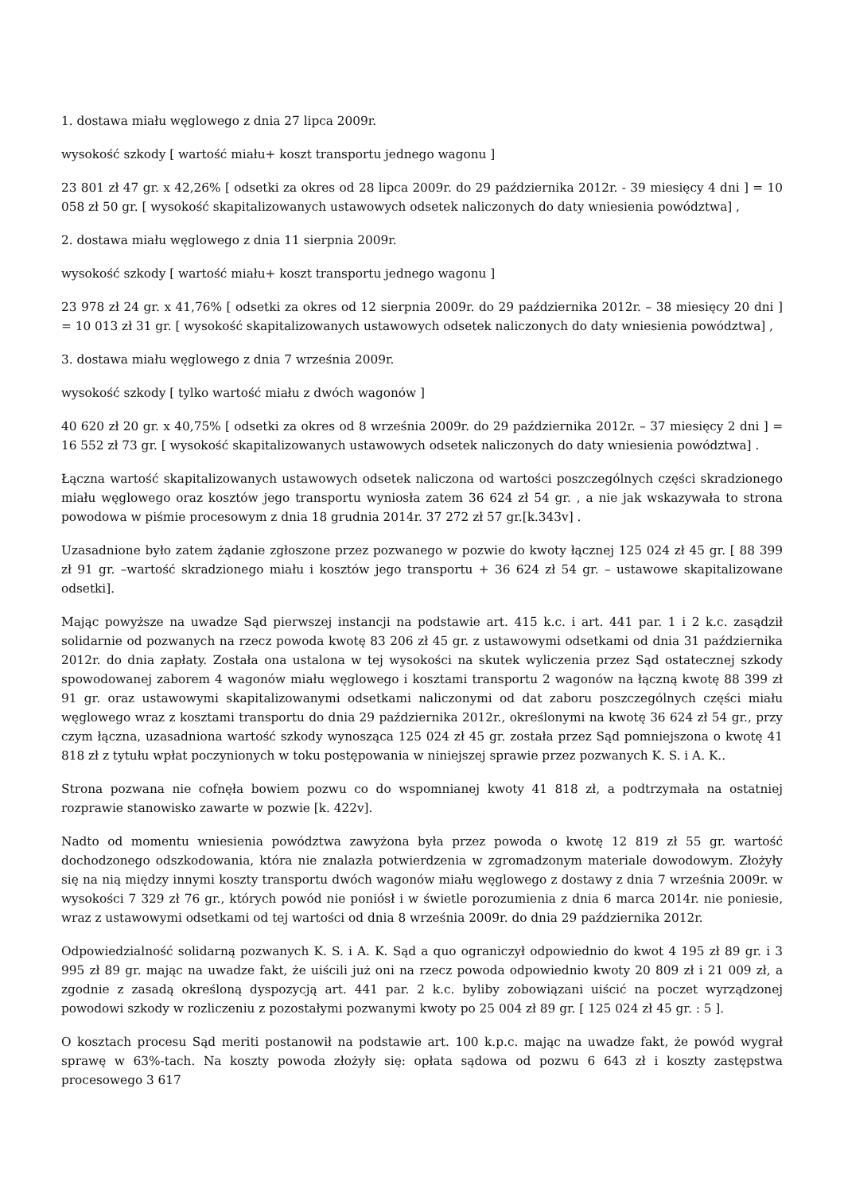1. dostawa miału węglowego z dnia 27 lipca 2009r.
wysokość szkody [ wartość miału+ koszt transportu jednego wagonu ]
23 801 zł 47 gr. x 42,26% [ odsetki za okres od 28 lipca 2009r. do 29 października 2012r. - 39 miesięcy 4 dni ] = 10 058 zł 50 gr. [ wysokość skapitalizowanych ustawowych odsetek naliczonych do daty wniesienia powództwa] ,
2. dostawa miału węglowego z dnia 11 sierpnia 2009r.
wysokość szkody [ wartość miału+ koszt transportu jednego wagonu ]
23 978 zł 24 gr. x 41,76% [ odsetki za okres od 12 sierpnia 2009r. do 29 października 2012r. – 38 miesięcy 20 dni ] = 10 013 zł 31 gr. [ wysokość skapitalizowanych ustawowych odsetek naliczonych do daty wniesienia powództwa] ,
3. dostawa miału węglowego z dnia 7 września 2009r.
wysokość szkody [ tylko wartość miału z dwóch wagonów ]
40 620 zł 20 gr. x 40,75% [ odsetki za okres od 8 września 2009r. do 29 października 2012r. – 37 miesięcy 2 dni ] = 16 552 zł 73 gr. [ wysokość skapitalizowanych ustawowych odsetek naliczonych do daty wniesienia powództwa] .
Łączna wartość skapitalizowanych ustawowych odsetek naliczona od wartości poszczególnych części skradzionego miału węglowego oraz kosztów jego transportu wyniosła zatem 36 624 zł 54 gr. , a nie jak wskazywała to strona powodowa w piśmie procesowym z dnia 18 grudnia 2014r. 37 272 zł 57 gr.[k.343v] .
Uzasadnione było zatem żądanie zgłoszone przez pozwanego w pozwie do kwoty łącznej 125 024 zł 45 gr. [ 88 399 zł 91 gr. –wartość skradzionego miału i kosztów jego transportu + 36 624 zł 54 gr. – ustawowe skapitalizowane odsetki].
Mając powyższe na uwadze Sąd pierwszej instancji na podstawie art. 415 k.c. i art. 441 par. 1 i 2 k.c. zasądził solidarnie od pozwanych na rzecz powoda kwotę 83 206 zł 45 gr. z ustawowymi odsetkami od dnia 31 października 2012r. do dnia zapłaty. Została ona ustalona w tej wysokości na skutek wyliczenia przez Sąd ostatecznej szkody spowodowanej zaborem 4 wagonów miału węglowego i kosztami transportu 2 wagonów na łączną kwotę 88 399 zł 91 gr. oraz ustawowymi skapitalizowanymi odsetkami naliczonymi od dat zaboru poszczególnych części miału węglowego wraz z kosztami transportu do dnia 29 października 2012r., określonymi na kwotę 36 624 zł 54 gr., przy czym łączna, uzasadniona wartość szkody wynosząca 125 024 zł 45 gr. została przez Sąd pomniejszona o kwotę 41 818 zł z tytułu wpłat poczynionych w toku postępowania w niniejszej sprawie przez pozwanych K. S. i A. K..
Strona pozwana nie cofnęła bowiem pozwu co do wspomnianej kwoty 41 818 zł, a podtrzymała na ostatniej rozprawie stanowisko zawarte w pozwie [k. 422v].
Nadto od momentu wniesienia powództwa zawyżona była przez powoda o kwotę 12 819 zł 55 gr. wartość dochodzonego odszkodowania, która nie znalazła potwierdzenia w zgromadzonym materiale dowodowym. Złożyły się na nią między innymi koszty transportu dwóch wagonów miału węglowego z dostawy z dnia 7 września 2009r. w wysokości 7 329 zł 76 gr., których powód nie poniósł i w świetle porozumienia z dnia 6 marca 2014r. nie poniesie, wraz z ustawowymi odsetkami od tej wartości od dnia 8 września 2009r. do dnia 29 października 2012r.
Odpowiedzialność solidarną pozwanych K. S. i A. K. Sąd a quo ograniczył odpowiednio do kwot 4 195 zł 89 gr. i 3 995 zł 89 gr. mając na uwadze fakt, że uiścili już oni na rzecz powoda odpowiednio kwoty 20 809 zł i 21 009 zł, a zgodnie z zasadą określoną dyspozycją art. 441 par. 2 k.c. byliby zobowiązani uiścić na poczet wyrządzonej powodowi szkody w rozliczeniu z pozostałymi pozwanymi kwoty po 25 004 zł 89 gr. [ 125 024 zł 45 gr. : 5 ].
O kosztach procesu Sąd meriti postanowił na podstawie art. 100 k.p.c. mając na uwadze fakt, że powód wygrał sprawę w 63%-tach. Na koszty powoda złożyły się: opłata sądowa od pozwu 6 643 zł i koszty zastępstwa procesowego 3 617